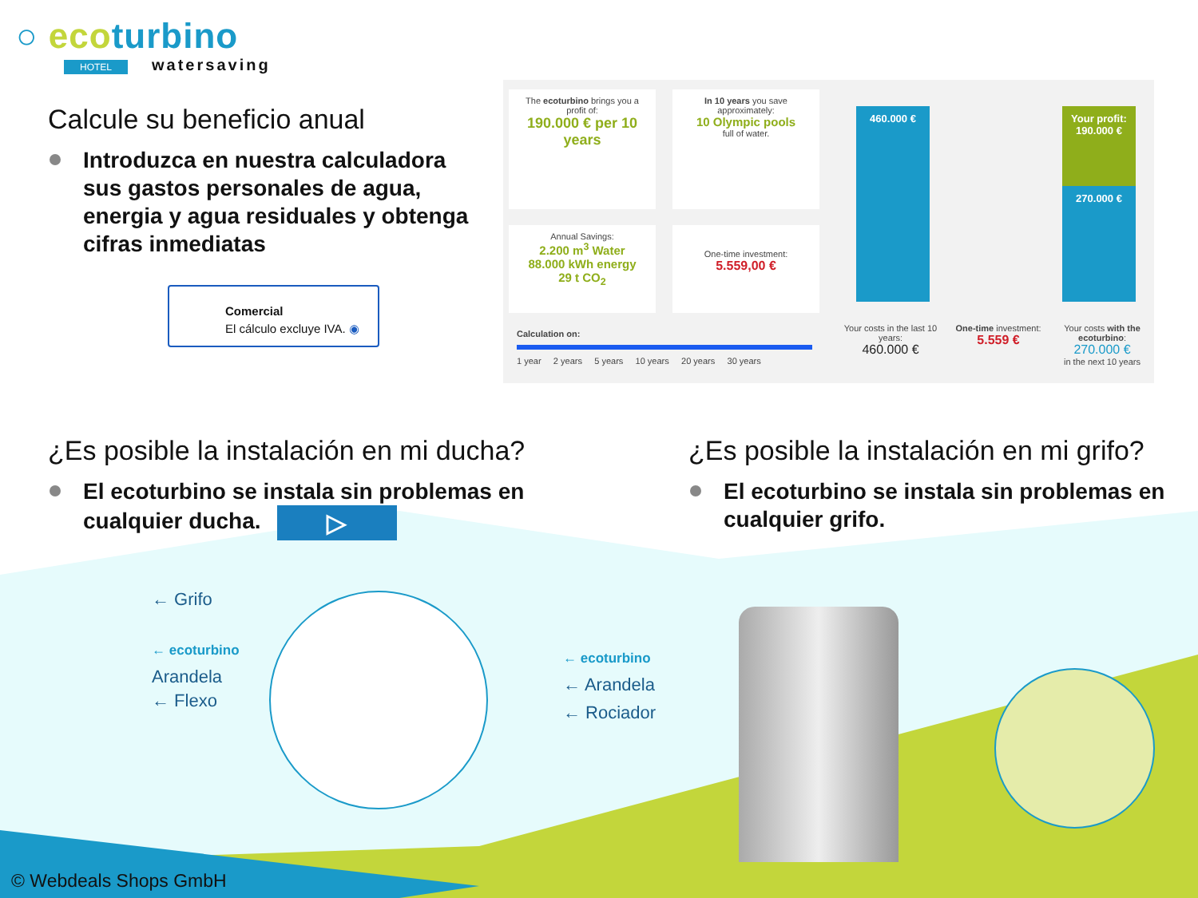○ ecoturbino
HOTEL watersaving
Calcule su beneficio anual
Introduzca en nuestra calculadora sus gastos personales de agua, energia y agua residuales y obtenga cifras inmediatas
Comercial
El cálculo excluye IVA. ◉
The ecoturbino brings you a profit of:
190.000 € per 10 years
In 10 years you save approximately:
10 Olympic pools
full of water.
Annual Savings:
2.200 m<sup>3</sup> Water
88.000 kWh energy
29 t CO<sub>2</sub>
One-time investment:
5.559,00 €
Calculation on:
1 year 2 years 5 years 10 years 20 years 30 years
460.000 €
Your profit:
190.000 €
270.000 €
Your costs in the last 10 years:
460.000 €
One-time investment:
5.559 €
Your costs with the ecoturbino:
270.000 €
in the next 10 years
¿Es posible la instalación en mi ducha?
El ecoturbino se instala sin problemas en cualquier ducha. ▷
¿Es posible la instalación en mi grifo?
El ecoturbino se instala sin problemas en cualquier grifo.
← Grifo
← ecoturbino
Arandela
← Flexo
← ecoturbino
← Arandela
← Rociador
© Webdeals Shops GmbH